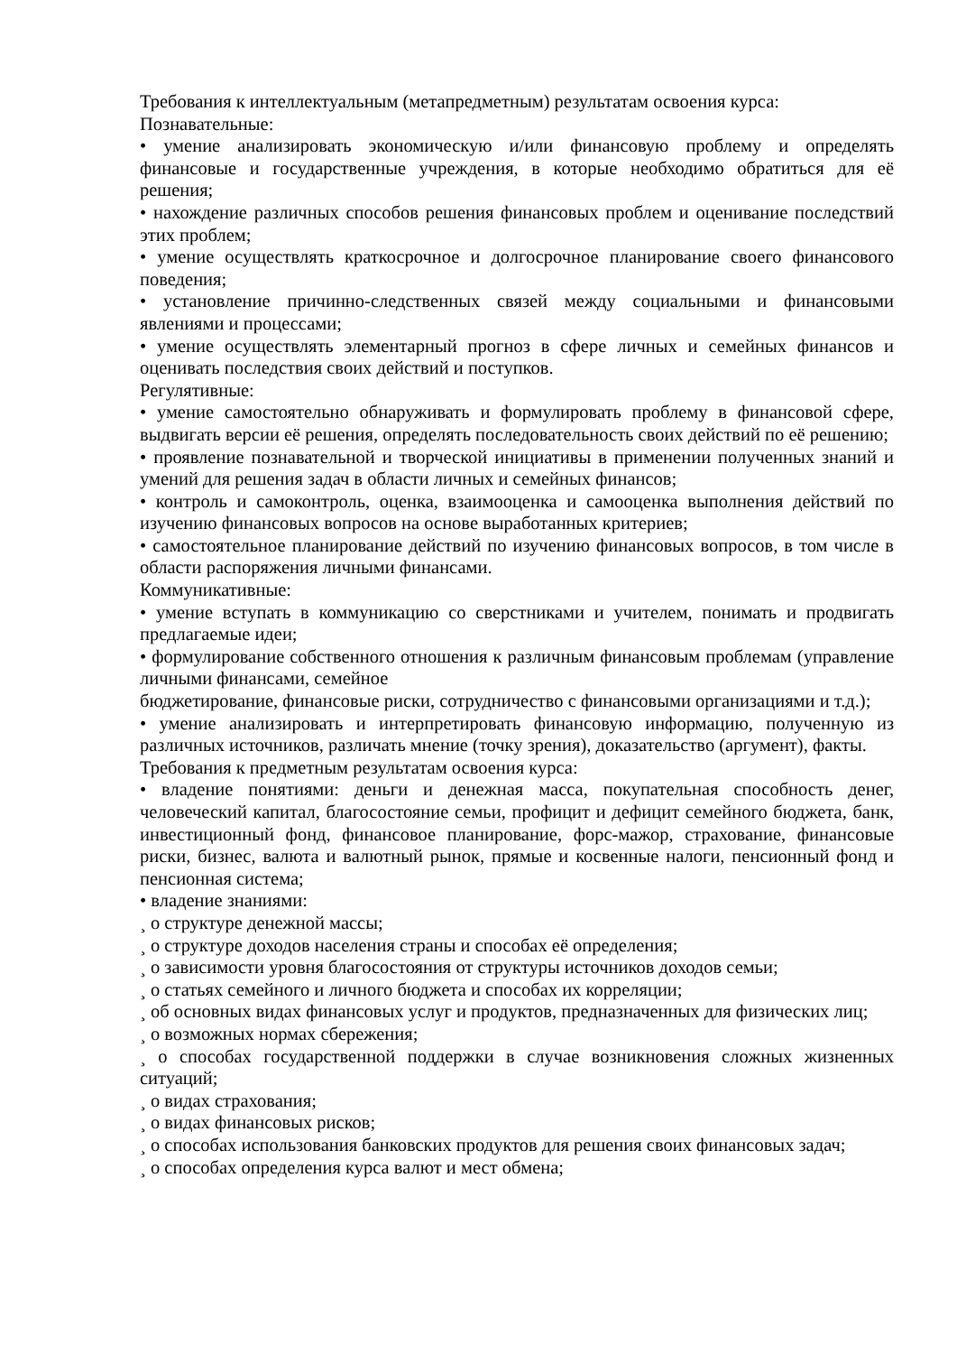Требования к интеллектуальным (метапредметным) результатам освоения курса:
Познавательные:
• умение анализировать экономическую и/или финансовую проблему и определять финансовые и государственные учреждения, в которые необходимо обратиться для её решения;
• нахождение различных способов решения финансовых проблем и оценивание последствий этих проблем;
• умение осуществлять краткосрочное и долгосрочное планирование своего финансового поведения;
• установление причинно-следственных связей между социальными и финансовыми явлениями и процессами;
• умение осуществлять элементарный прогноз в сфере личных и семейных финансов и оценивать последствия своих действий и поступков.
Регулятивные:
• умение самостоятельно обнаруживать и формулировать проблему в финансовой сфере, выдвигать версии её решения, определять последовательность своих действий по её решению;
• проявление познавательной и творческой инициативы в применении полученных знаний и умений для решения задач в области личных и семейных финансов;
• контроль и самоконтроль, оценка, взаимооценка и самооценка выполнения действий по изучению финансовых вопросов на основе выработанных критериев;
• самостоятельное планирование действий по изучению финансовых вопросов, в том числе в области распоряжения личными финансами.
Коммуникативные:
• умение вступать в коммуникацию со сверстниками и учителем, понимать и продвигать предлагаемые идеи;
• формулирование собственного отношения к различным финансовым проблемам (управление личными финансами, семейное
бюджетирование, финансовые риски, сотрудничество с финансовыми организациями и т.д.);
• умение анализировать и интерпретировать финансовую информацию, полученную из различных источников, различать мнение (точку зрения), доказательство (аргумент), факты.
Требования к предметным результатам освоения курса:
• владение понятиями: деньги и денежная масса, покупательная способность денег, человеческий капитал, благосостояние семьи, профицит и дефицит семейного бюджета, банк, инвестиционный фонд, финансовое планирование, форс-мажор, страхование, финансовые риски, бизнес, валюта и валютный рынок, прямые и косвенные налоги, пенсионный фонд и пенсионная система;
• владение знаниями:
¸ о структуре денежной массы;
¸ о структуре доходов населения страны и способах её определения;
¸ о зависимости уровня благосостояния от структуры источников доходов семьи;
¸ о статьях семейного и личного бюджета и способах их корреляции;
¸ об основных видах финансовых услуг и продуктов, предназначенных для физических лиц;
¸ о возможных нормах сбережения;
¸ о способах государственной поддержки в случае возникновения сложных жизненных ситуаций;
¸ о видах страхования;
¸ о видах финансовых рисков;
¸ о способах использования банковских продуктов для решения своих финансовых задач;
¸ о способах определения курса валют и мест обмена;